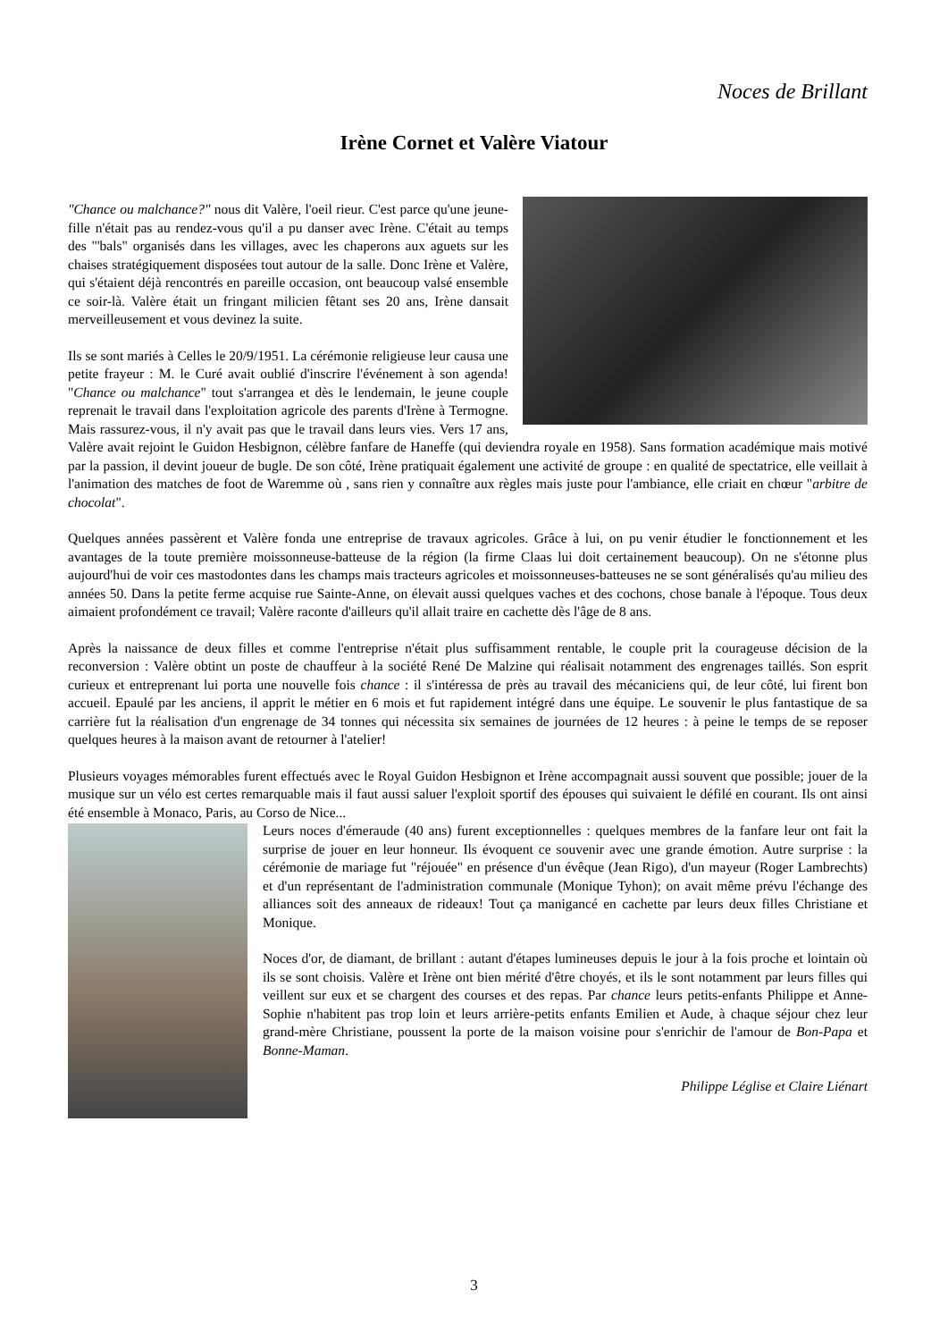Noces de Brillant
Irène Cornet et Valère Viatour
"Chance ou malchance?" nous dit Valère, l'oeil rieur. C'est parce qu'une jeune-fille n'était pas au rendez-vous qu'il a pu danser avec Irène. C'était au temps des "'bals" organisés dans les villages, avec les chaperons aux aguets sur les chaises stratégiquement disposées tout autour de la salle. Donc Irène et Valère, qui s'étaient déjà rencontrés en pareille occasion, ont beaucoup valsé ensemble ce soir-là. Valère était un fringant milicien fêtant ses 20 ans, Irène dansait merveilleusement et vous devinez la suite.
Ils se sont mariés à Celles le 20/9/1951. La cérémonie religieuse leur causa une petite frayeur : M. le Curé avait oublié d'inscrire l'événement à son agenda! "Chance ou malchance" tout s'arrangea et dès le lendemain, le jeune couple reprenait le travail dans l'exploitation agricole des parents d'Irène à Termogne. Mais rassurez-vous, il n'y avait pas que le travail dans leurs vies. Vers 17 ans, Valère avait rejoint le Guidon Hesbignon, célèbre fanfare de Haneffe (qui deviendra royale en 1958). Sans formation académique mais motivé par la passion, il devint joueur de bugle. De son côté, Irène pratiquait également une activité de groupe : en qualité de spectatrice, elle veillait à l'animation des matches de foot de Waremme où , sans rien y connaître aux règles mais juste pour l'ambiance, elle criait en chœur "arbitre de chocolat".
Quelques années passèrent et Valère fonda une entreprise de travaux agricoles. Grâce à lui, on pu venir étudier le fonctionnement et les avantages de la toute première moissonneuse-batteuse de la région (la firme Claas lui doit certainement beaucoup). On ne s'étonne plus aujourd'hui de voir ces mastodontes dans les champs mais tracteurs agricoles et moissonneuses-batteuses ne se sont généralisés qu'au milieu des années 50. Dans la petite ferme acquise rue Sainte-Anne, on élevait aussi quelques vaches et des cochons, chose banale à l'époque. Tous deux aimaient profondément ce travail; Valère raconte d'ailleurs qu'il allait traire en cachette dès l'âge de 8 ans.
Après la naissance de deux filles et comme l'entreprise n'était plus suffisamment rentable, le couple prit la courageuse décision de la reconversion : Valère obtint un poste de chauffeur à la société René De Malzine qui réalisait notamment des engrenages taillés. Son esprit curieux et entreprenant lui porta une nouvelle fois chance : il s'intéressa de près au travail des mécaniciens qui, de leur côté, lui firent bon accueil. Epaulé par les anciens, il apprit le métier en 6 mois et fut rapidement intégré dans une équipe. Le souvenir le plus fantastique de sa carrière fut la réalisation d'un engrenage de 34 tonnes qui nécessita six semaines de journées de 12 heures : à peine le temps de se reposer quelques heures à la maison avant de retourner à l'atelier!
Plusieurs voyages mémorables furent effectués avec le Royal Guidon Hesbignon et Irène accompagnait aussi souvent que possible; jouer de la musique sur un vélo est certes remarquable mais il faut aussi saluer l'exploit sportif des épouses qui suivaient le défilé en courant. Ils ont ainsi été ensemble à Monaco, Paris, au Corso de Nice...
Leurs noces d'émeraude (40 ans) furent exceptionnelles : quelques membres de la fanfare leur ont fait la surprise de jouer en leur honneur. Ils évoquent ce souvenir avec une grande émotion. Autre surprise : la cérémonie de mariage fut "réjouée" en présence d'un évêque (Jean Rigo), d'un mayeur (Roger Lambrechts) et d'un représentant de l'administration communale (Monique Tyhon); on avait même prévu l'échange des alliances soit des anneaux de rideaux! Tout ça manigancé en cachette par leurs deux filles Christiane et Monique.
Noces d'or, de diamant, de brillant : autant d'étapes lumineuses depuis le jour à la fois proche et lointain où ils se sont choisis. Valère et Irène ont bien mérité d'être choyés, et ils le sont notamment par leurs filles qui veillent sur eux et se chargent des courses et des repas. Par chance leurs petits-enfants Philippe et Anne-Sophie n'habitent pas trop loin et leurs arrière-petits enfants Emilien et Aude, à chaque séjour chez leur grand-mère Christiane, poussent la porte de la maison voisine pour s'enrichir de l'amour de Bon-Papa et Bonne-Maman.
Philippe Léglise et Claire Liénart
3